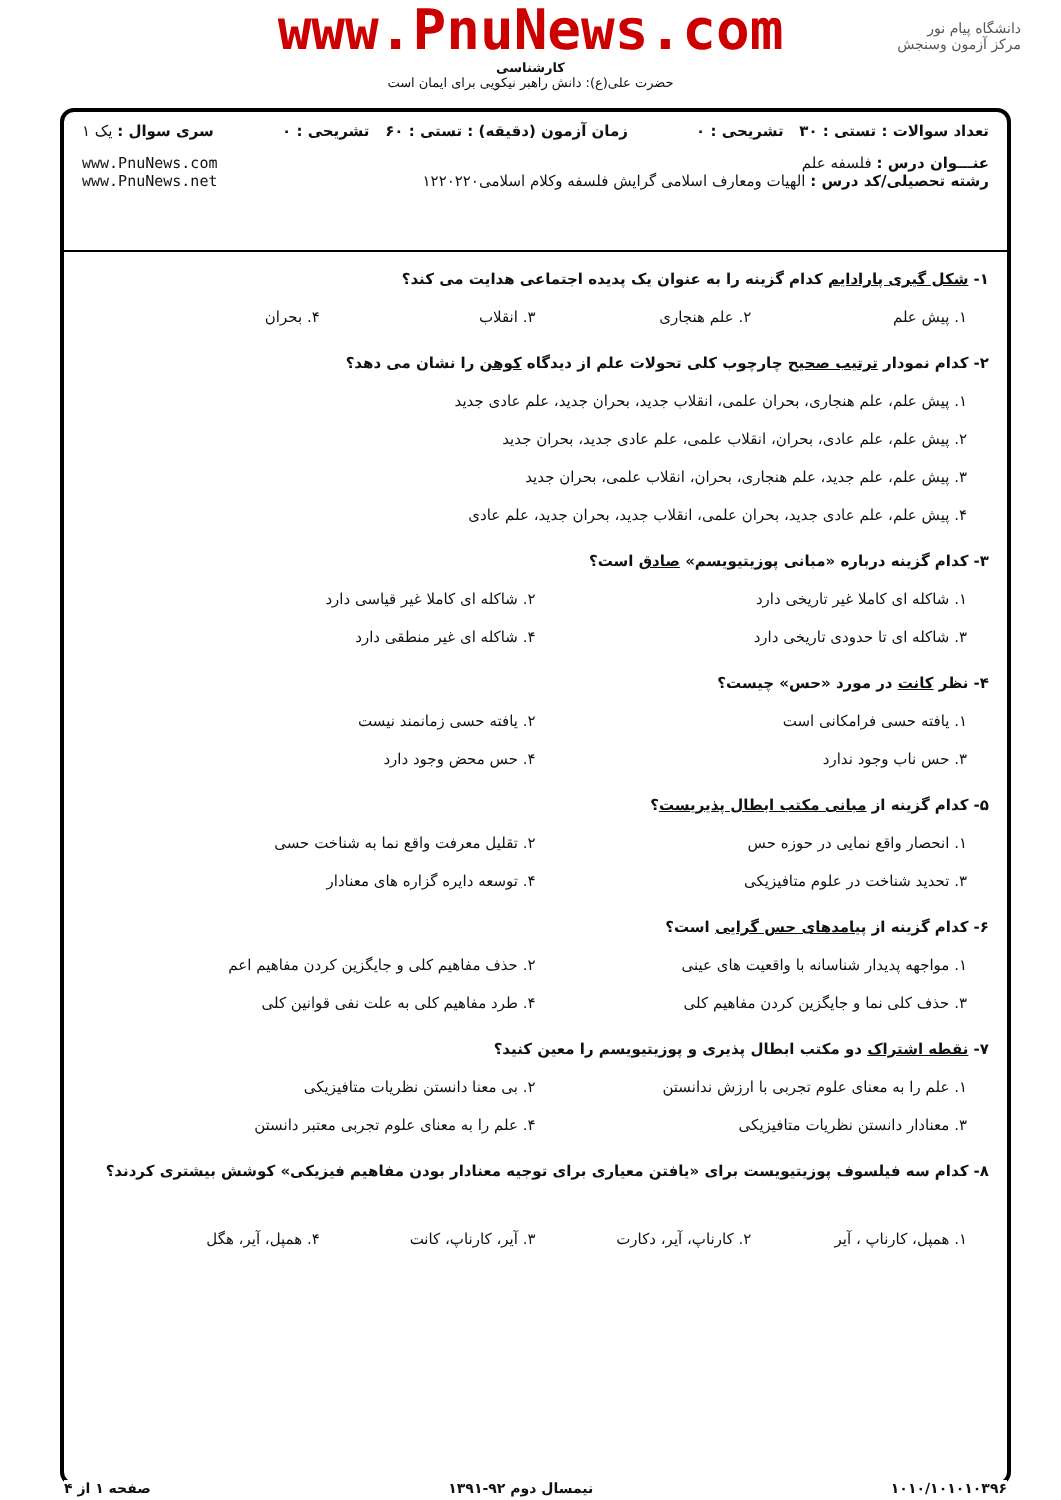www.PnuNews.com
کارشناسی
حضرت علی(ع): دانش راهبر نیکویی برای ایمان است
دانشگاه پیام نور
مرکز آزمون وسنجش
تعداد سوالات : تستی : ۳۰ تشریحی : ۰ زمان آزمون (دقیقه) : تستی : ۶۰ تشریحی : ۰ سری سوال : یک ۱
عنـــوان درس : فلسفه علم
رشته تحصیلی/کد درس : الهیات ومعارف اسلامی گرایش فلسفه وکلام اسلامی۱۲۲۰۲۲۰ www.PnuNews.com
www.PnuNews.net
۱- شکل گیری پارادایم کدام گزینه را به عنوان یک پدیده اجتماعی هدایت می کند؟
۱. پیش علم
۲. علم هنجاری
۳. انقلاب
۴. بحران
۲- کدام نمودار ترتیب صحیح چارچوب کلی تحولات علم از دیدگاه کوهن را نشان می دهد؟
۱. پیش علم، علم هنجاری، بحران علمی، انقلاب جدید، بحران جدید، علم عادی جدید
۲. پیش علم، علم عادی، بحران، انقلاب علمی، علم عادی جدید، بحران جدید
۳. پیش علم، علم جدید، علم هنجاری، بحران، انقلاب علمی، بحران جدید
۴. پیش علم، علم عادی جدید، بحران علمی، انقلاب جدید، بحران جدید، علم عادی
۳- کدام گزینه درباره «مبانی پوزیتیویسم» صادق است؟
۱. شاکله ای کاملا غیر تاریخی دارد
۲. شاکله ای کاملا غیر قیاسی دارد
۳. شاکله ای تا حدودی تاریخی دارد
۴. شاکله ای غیر منطقی دارد
۴- نظر کانت در مورد «حس» چیست؟
۱. یافته حسی فرامکانی است
۲. یافته حسی زمانمند نیست
۳. حس ناب وجود ندارد
۴. حس محض وجود دارد
۵- کدام گزینه از مبانی مکتب ابطال پذیریست؟
۱. انحصار واقع نمایی در حوزه حس
۲. تقلیل معرفت واقع نما به شناخت حسی
۳. تحدید شناخت در علوم متافیزیکی
۴. توسعه دایره گزاره های معنادار
۶- کدام گزینه از پیامدهای حس گرایی است؟
۱. مواجهه پدیدار شناسانه با واقعیت های عینی
۲. حذف مفاهیم کلی و جایگزین کردن مفاهیم اعم
۳. حذف کلی نما و جایگزین کردن مفاهیم کلی
۴. طرد مفاهیم کلی به علت نفی قوانین کلی
۷- نقطه اشتراک دو مکتب ابطال پذیری و پوزیتیویسم را معین کنید؟
۱. علم را به معنای علوم تجربی با ارزش ندانستن
۲. بی معنا دانستن نظریات متافیزیکی
۳. معنادار دانستن نظریات متافیزیکی
۴. علم را به معنای علوم تجربی معتبر دانستن
۸- کدام سه فیلسوف پوزیتیویست برای «یافتن معیاری برای توجیه معنادار بودن مفاهیم فیزیکی» کوشش بیشتری کردند؟
۱. همپل، کارناپ ، آیر
۲. کارناپ، آیر، دکارت
۳. آیر، کارناپ، کانت
۴. همپل، آیر، هگل
۱۰۱۰/۱۰۱۰۱۰۳۹۶ نیمسال دوم ۹۲-۱۳۹۱ صفحه ۱ از ۴